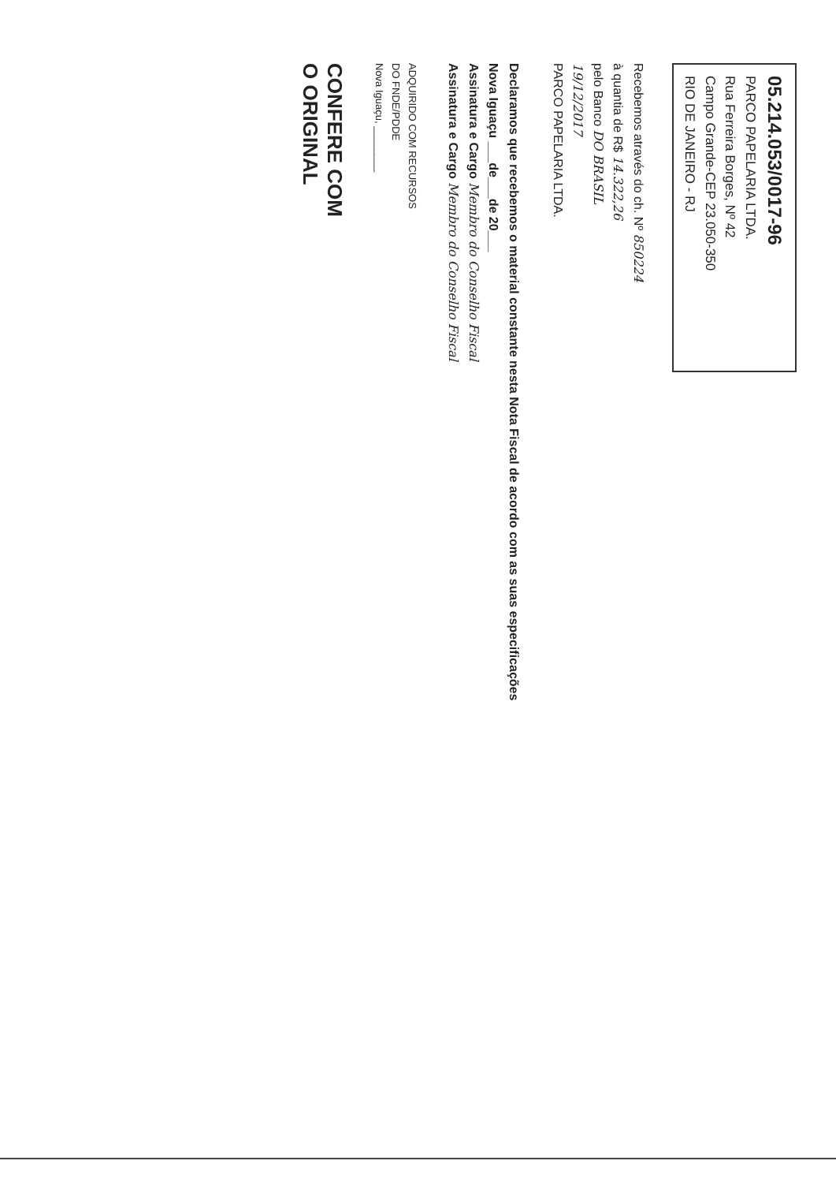05.214.053/0017-96
PARCO PAPELARIA LTDA.
Rua Ferreira Borges, Nº 42
Campo Grande-CEP 23.050-350
RIO DE JANEIRO - RJ
Recebemos através do ch. Nº 850224
à quantia de R$ 14.322,26
pelo Banco DO BRASIL
19/12/2017
PARCO PAPELARIA LTDA.
Declaramos que recebemos o material constante nesta Nota Fiscal de acordo com as suas especificações
Nova Iguaçu ___de___de 20___
Assinatura e Cargo Membro do Conselho Fiscal
Assinatura e Cargo Membro do Conselho Fiscal
ADQUIRIDO COM RECURSOS
DO FNDE/PDDE
Nova Iguaçu, ________
CONFERE COM
O ORIGINAL